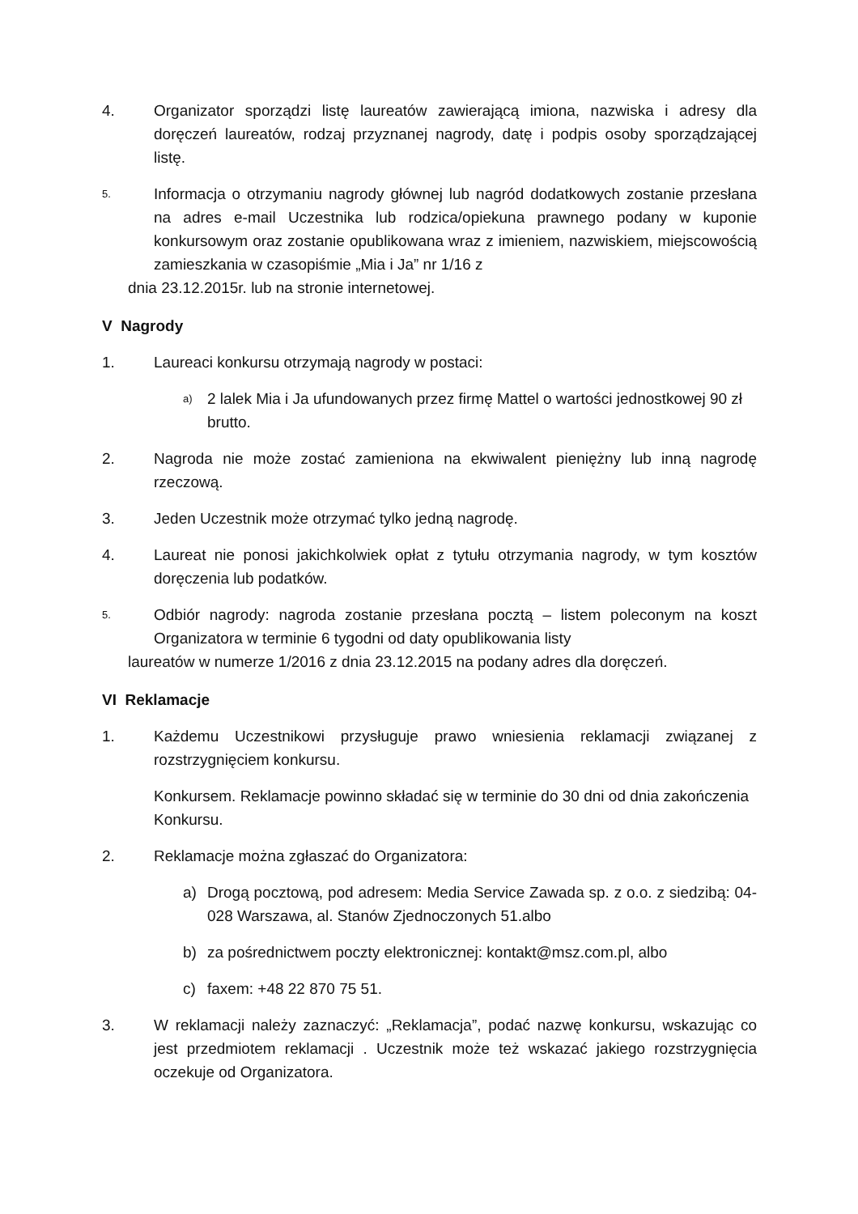4. Organizator sporządzi listę laureatów zawierającą imiona, nazwiska i adresy dla doręczeń laureatów, rodzaj przyznanej nagrody, datę i podpis osoby sporządzającej listę.
5.
Informacja o otrzymaniu nagrody głównej lub nagród dodatkowych zostanie przesłana na adres e-mail Uczestnika lub rodzica/opiekuna prawnego podany w kuponie konkursowym oraz zostanie opublikowana wraz z imieniem, nazwiskiem, miejscowością zamieszkania w czasopiśmie „Mia i Ja” nr 1/16 z
dnia 23.12.2015r. lub na stronie internetowej.
V Nagrody
1. Laureaci konkursu otrzymają nagrody w postaci:
a)
2 lalek Mia i Ja ufundowanych przez firmę Mattel o wartości jednostkowej 90 zł brutto.
2. Nagroda nie może zostać zamieniona na ekwiwalent pieniężny lub inną nagrodę rzeczową.
3. Jeden Uczestnik może otrzymać tylko jedną nagrodę.
4. Laureat nie ponosi jakichkolwiek opłat z tytułu otrzymania nagrody, w tym kosztów doręczenia lub podatków.
5.
Odbiór nagrody: nagroda zostanie przesłana pocztą – listem poleconym na koszt Organizatora w terminie 6 tygodni od daty opublikowania listy
laureatów w numerze 1/2016 z dnia 23.12.2015 na podany adres dla doręczeń.
VI Reklamacje
1. Każdemu Uczestnikowi przysługuje prawo wniesienia reklamacji związanej z rozstrzygnięciem konkursu.
Konkursem. Reklamacje powinno składać się w terminie do 30 dni od dnia zakończenia Konkursu.
2. Reklamacje można zgłaszać do Organizatora:
a) Drogą pocztową, pod adresem: Media Service Zawada sp. z o.o. z siedzibą: 04-028 Warszawa, al. Stanów Zjednoczonych 51.albo
b) za pośrednictwem poczty elektronicznej: kontakt@msz.com.pl, albo
c) faxem: +48 22 870 75 51.
3. W reklamacji należy zaznaczyć: „Reklamacja”, podać nazwę konkursu, wskazując co jest przedmiotem reklamacji . Uczestnik może też wskazać jakiego rozstrzygnięcia oczekuje od Organizatora.